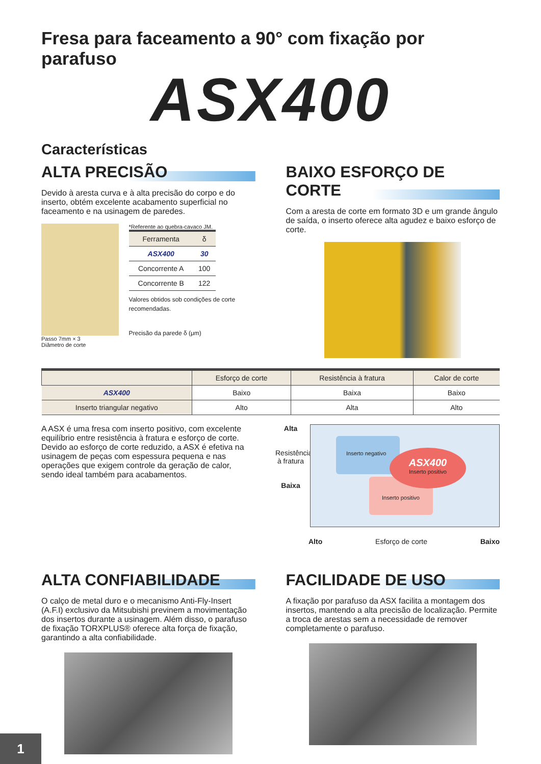Fresa para faceamento a 90° com fixação por parafuso
ASX400
Características
ALTA PRECISÃO
Devido à aresta curva e à alta precisão do corpo e do inserto, obtém excelente acabamento superficial no faceamento e na usinagem de paredes.
Passo 7mm × 3
Diâmetro de corte
*Referente ao quebra-cavaco JM.
| Ferramenta | δ |
| --- | --- |
| ASX400 | 30 |
| Concorrente A | 100 |
| Concorrente B | 122 |
Valores obtidos sob condições de corte recomendadas.
Precisão da parede δ (μm)
BAIXO ESFORÇO DE CORTE
Com a aresta de corte em formato 3D e um grande ângulo de saída, o inserto oferece alta agudez e baixo esforço de corte.
| | Esforço de corte | Resistência à fratura | Calor de corte |
| --- | --- | --- | --- |
| ASX400 | Baixo | Baixa | Baixo |
| Inserto triangular negativo | Alto | Alta | Alto |
A ASX é uma fresa com inserto positivo, com excelente equilíbrio entre resistência à fratura e esforço de corte. Devido ao esforço de corte reduzido, a ASX é efetiva na usinagem de peças com espessura pequena e nas operações que exigem controle da geração de calor, sendo ideal também para acabamentos.
Alta
Resistência à fratura
Baixa
Inserto negativo
Inserto positivo
ASX400
Inserto positivo
Alto Esforço de corte Baixo
ALTA CONFIABILIDADE
O calço de metal duro e o mecanismo Anti-Fly-Insert (A.F.I) exclusivo da Mitsubishi previnem a movimentação dos insertos durante a usinagem. Além disso, o parafuso de fixação TORXPLUS® oferece alta força de fixação, garantindo a alta confiabilidade.
FACILIDADE DE USO
A fixação por parafuso da ASX facilita a montagem dos insertos, mantendo a alta precisão de localização. Permite a troca de arestas sem a necessidade de remover completamente o parafuso.
1